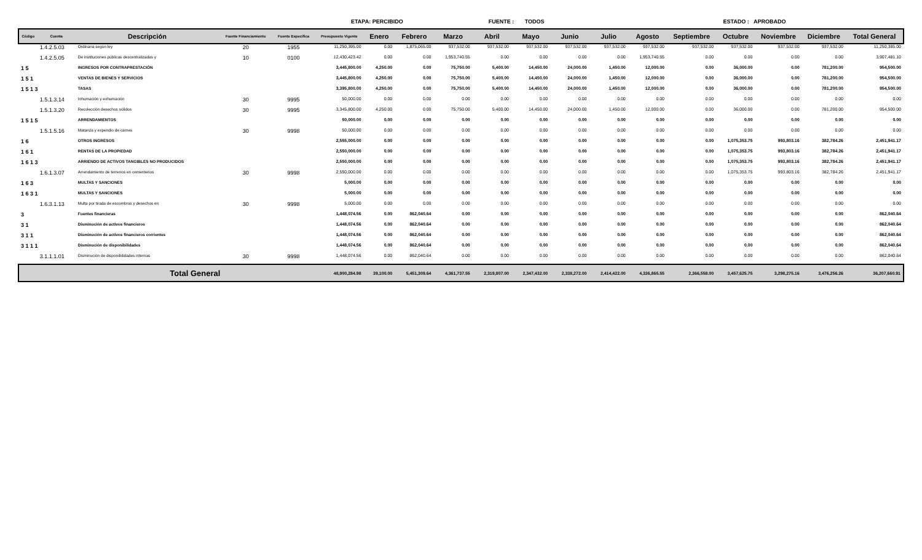ETAPA: PERCIBIDO FUENTE : TODOS ESTADO : APROBADO
| Código | Cuenta | Descripción | Fuente Financiamiento | Fuente Especifica | Presupuesto Vigente | Enero | Febrero | Marzo | Abril | Mayo | Junio | Julio | Agosto | Septiembre | Octubre | Noviembre | Diciembre | Total General |
| --- | --- | --- | --- | --- | --- | --- | --- | --- | --- | --- | --- | --- | --- | --- | --- | --- | --- | --- |
| | 1.4.2.5.03 | Ordinaria según ley | 20 | 1955 | 11,250,395.00 | 0.00 | 1,875,065.00 | 937,532.00 | 937,532.00 | 937,532.00 | 937,532.00 | 937,532.00 | 937,532.00 | 937,532.00 | 937,532.00 | 937,532.00 | 937,532.00 | 11,250,385.00 |
| | 1.4.2.5.05 | De instituciones públicas descentralizadas y | 10 | 0100 | 12,430,423.42 | 0.00 | 0.00 | 1,953,740.55 | 0.00 | 0.00 | 0.00 | 0.00 | 1,953,740.55 | 0.00 | 0.00 | 0.00 | 0.00 | 3,907,481.10 |
| 1 5 | | INGRESOS POR CONTRAPRESTACIÓN | | | 3,445,800.00 | 4,250.00 | 0.00 | 75,750.00 | 5,400.00 | 14,450.00 | 24,000.00 | 1,450.00 | 12,000.00 | 0.00 | 36,000.00 | 0.00 | 781,200.00 | 954,500.00 |
| 1 5 1 | | VENTAS DE BIENES Y SERVICIOS | | | 3,445,800.00 | 4,250.00 | 0.00 | 75,750.00 | 5,400.00 | 14,450.00 | 24,000.00 | 1,450.00 | 12,000.00 | 0.00 | 36,000.00 | 0.00 | 781,200.00 | 954,500.00 |
| 1 5 1 3 | | TASAS | | | 3,395,800.00 | 4,250.00 | 0.00 | 75,750.00 | 5,400.00 | 14,450.00 | 24,000.00 | 1,450.00 | 12,000.00 | 0.00 | 36,000.00 | 0.00 | 781,200.00 | 954,500.00 |
| | 1.5.1.3.14 | Inhumación y exhumación | 30 | 9995 | 50,000.00 | 0.00 | 0.00 | 0.00 | 0.00 | 0.00 | 0.00 | 0.00 | 0.00 | 0.00 | 0.00 | 0.00 | 0.00 | 0.00 |
| | 1.5.1.3.20 | Recolección desechos sólidos | 30 | 9995 | 3,345,800.00 | 4,250.00 | 0.00 | 75,750.00 | 5,400.00 | 14,450.00 | 24,000.00 | 1,450.00 | 12,000.00 | 0.00 | 36,000.00 | 0.00 | 781,200.00 | 954,500.00 |
| 1 5 1 5 | | ARRENDAMIENTOS | | | 50,000.00 | 0.00 | 0.00 | 0.00 | 0.00 | 0.00 | 0.00 | 0.00 | 0.00 | 0.00 | 0.00 | 0.00 | 0.00 | 0.00 |
| | 1.5.1.5.16 | Matanza y expendio de carnes | 30 | 9998 | 50,000.00 | 0.00 | 0.00 | 0.00 | 0.00 | 0.00 | 0.00 | 0.00 | 0.00 | 0.00 | 0.00 | 0.00 | 0.00 | 0.00 |
| 1 6 | | OTROS INGRESOS | | | 2,555,000.00 | 0.00 | 0.00 | 0.00 | 0.00 | 0.00 | 0.00 | 0.00 | 0.00 | 0.00 | 1,075,353.75 | 993,803.16 | 382,784.26 | 2,451,941.17 |
| 1 6 1 | | RENTAS DE LA PROPIEDAD | | | 2,550,000.00 | 0.00 | 0.00 | 0.00 | 0.00 | 0.00 | 0.00 | 0.00 | 0.00 | 0.00 | 1,075,353.75 | 993,803.16 | 382,784.26 | 2,451,941.17 |
| 1 6 1 3 | | ARRIENDO DE ACTIVOS TANGIBLES NO PRODUCIDOS | | | 2,550,000.00 | 0.00 | 0.00 | 0.00 | 0.00 | 0.00 | 0.00 | 0.00 | 0.00 | 0.00 | 1,075,353.75 | 993,803.16 | 382,784.26 | 2,451,941.17 |
| | 1.6.1.3.07 | Arrendamiento de terrenos en cementerios | 30 | 9998 | 2,550,000.00 | 0.00 | 0.00 | 0.00 | 0.00 | 0.00 | 0.00 | 0.00 | 0.00 | 0.00 | 1,075,353.75 | 993,803.16 | 382,784.26 | 2,451,941.17 |
| 1 6 3 | | MULTAS Y SANCIONES | | | 5,000.00 | 0.00 | 0.00 | 0.00 | 0.00 | 0.00 | 0.00 | 0.00 | 0.00 | 0.00 | 0.00 | 0.00 | 0.00 | 0.00 |
| 1 6 3 1 | | MULTAS Y SANCIONES | | | 5,000.00 | 0.00 | 0.00 | 0.00 | 0.00 | 0.00 | 0.00 | 0.00 | 0.00 | 0.00 | 0.00 | 0.00 | 0.00 | 0.00 |
| | 1.6.3.1.13 | Multa por tirada de escombros y desechos en | 30 | 9998 | 5,000.00 | 0.00 | 0.00 | 0.00 | 0.00 | 0.00 | 0.00 | 0.00 | 0.00 | 0.00 | 0.00 | 0.00 | 0.00 | 0.00 |
| 3 | | Fuentes financieras | | | 1,448,074.56 | 0.00 | 862,040.64 | 0.00 | 0.00 | 0.00 | 0.00 | 0.00 | 0.00 | 0.00 | 0.00 | 0.00 | 0.00 | 862,040.64 |
| 3 1 | | Disminución de activos financieros | | | 1,448,074.56 | 0.00 | 862,040.64 | 0.00 | 0.00 | 0.00 | 0.00 | 0.00 | 0.00 | 0.00 | 0.00 | 0.00 | 0.00 | 862,040.64 |
| 3 1 1 | | Disminución de activos financieros corrientes | | | 1,448,074.56 | 0.00 | 862,040.64 | 0.00 | 0.00 | 0.00 | 0.00 | 0.00 | 0.00 | 0.00 | 0.00 | 0.00 | 0.00 | 862,040.64 |
| 3 1 1 1 | | Disminución de disponibilidades | | | 1,448,074.56 | 0.00 | 862,040.64 | 0.00 | 0.00 | 0.00 | 0.00 | 0.00 | 0.00 | 0.00 | 0.00 | 0.00 | 0.00 | 862,040.64 |
| | 3.1.1.1.01 | Disminución de disponibilidades internas | 30 | 9998 | 1,448,074.56 | 0.00 | 862,040.64 | 0.00 | 0.00 | 0.00 | 0.00 | 0.00 | 0.00 | 0.00 | 0.00 | 0.00 | 0.00 | 862,040.64 |
| | | Total General | | | 48,900,284.98 | 39,100.00 | 5,451,309.64 | 4,361,737.55 | 2,319,807.00 | 2,347,432.00 | 2,338,272.00 | 2,414,422.00 | 4,336,865.55 | 2,366,558.00 | 3,457,625.75 | 3,298,275.16 | 3,476,256.26 | 36,207,660.91 |